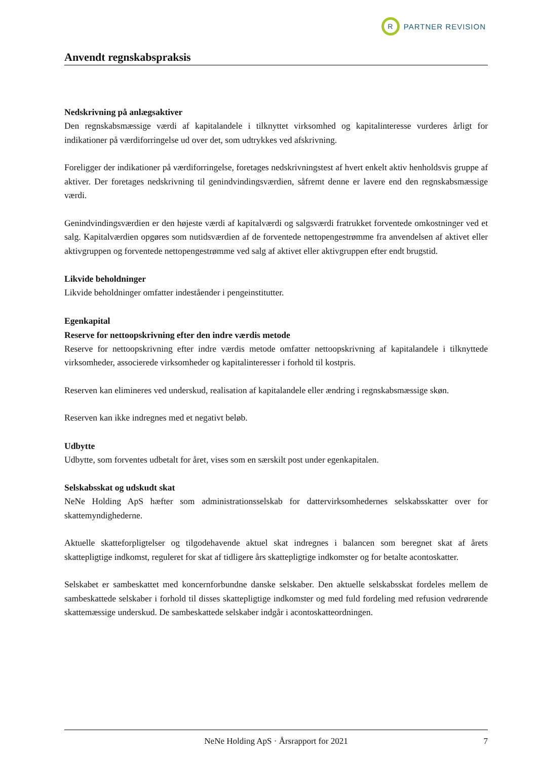R
PARTNER REVISION
Anvendt regnskabspraksis
Nedskrivning på anlægsaktiver
Den regnskabsmæssige værdi af kapitalandele i tilknyttet virksomhed og kapitalinteresse vurderes årligt for indikationer på værdiforringelse ud over det, som udtrykkes ved afskrivning.
Foreligger der indikationer på værdiforringelse, foretages nedskrivningstest af hvert enkelt aktiv henholdsvis gruppe af aktiver. Der foretages nedskrivning til genindvindingsværdien, såfremt denne er lavere end den regnskabsmæssige værdi.
Genindvindingsværdien er den højeste værdi af kapitalværdi og salgsværdi fratrukket forventede omkostninger ved et salg. Kapitalværdien opgøres som nutidsværdien af de forventede nettopengestrømme fra anvendelsen af aktivet eller aktivgruppen og forventede nettopengestrømme ved salg af aktivet eller aktivgruppen efter endt brugstid.
Likvide beholdninger
Likvide beholdninger omfatter indeståender i pengeinstitutter.
Egenkapital
Reserve for nettoopskrivning efter den indre værdis metode
Reserve for nettoopskrivning efter indre værdis metode omfatter nettoopskrivning af kapitalandele i tilknyttede virksomheder, associerede virksomheder og kapitalinteresser i forhold til kostpris.
Reserven kan elimineres ved underskud, realisation af kapitalandele eller ændring i regnskabsmæssige skøn.
Reserven kan ikke indregnes med et negativt beløb.
Udbytte
Udbytte, som forventes udbetalt for året, vises som en særskilt post under egenkapitalen.
Selskabsskat og udskudt skat
NeNe Holding ApS hæfter som administrationsselskab for dattervirksomhedernes selskabsskatter over for skattemyndighederne.
Aktuelle skatteforpligtelser og tilgodehavende aktuel skat indregnes i balancen som beregnet skat af årets skattepligtige indkomst, reguleret for skat af tidligere års skattepligtige indkomster og for betalte acontoskatter.
Selskabet er sambeskattet med koncernforbundne danske selskaber. Den aktuelle selskabsskat fordeles mellem de sambeskattede selskaber i forhold til disses skattepligtige indkomster og med fuld fordeling med refusion vedrørende skattemæssige underskud. De sambeskattede selskaber indgår i acontoskatteordningen.
NeNe Holding ApS · Årsrapport for 2021 7